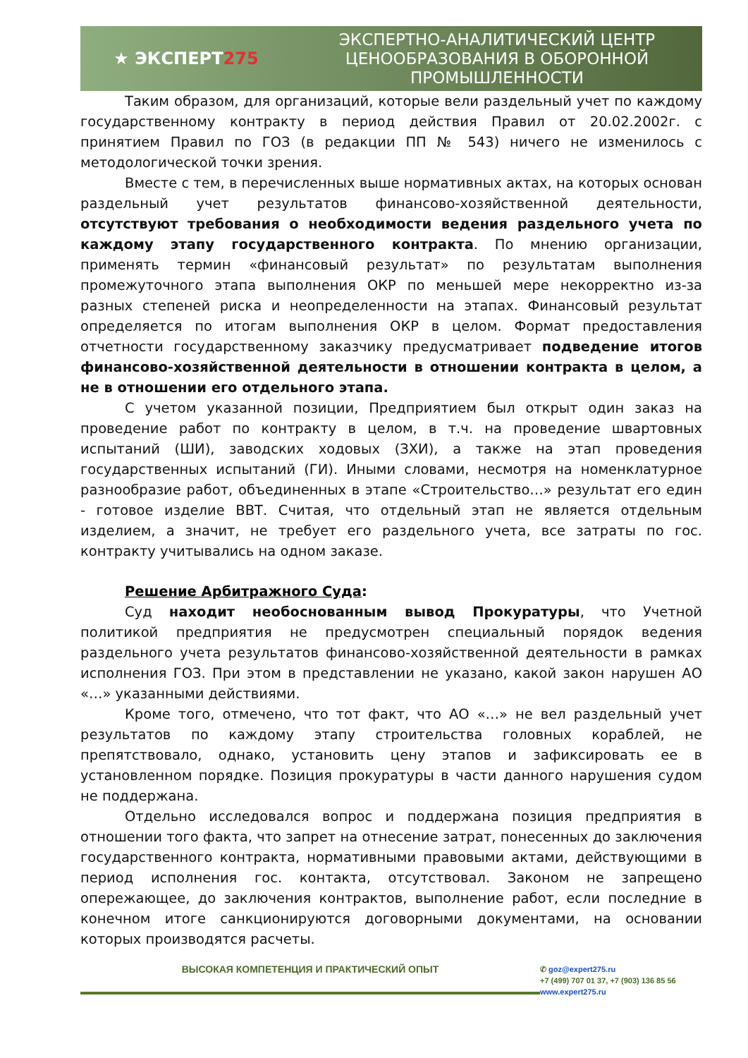★ ЭКСПЕРТ 275
ЭКСПЕРТНО-АНАЛИТИЧЕСКИЙ ЦЕНТР ЦЕНООБРАЗОВАНИЯ В ОБОРОННОЙ ПРОМЫШЛЕННОСТИ
Таким образом, для организаций, которые вели раздельный учет по каждому государственному контракту в период действия Правил от 20.02.2002г. с принятием Правил по ГОЗ (в редакции ПП № 543) ничего не изменилось с методологической точки зрения.
Вместе с тем, в перечисленных выше нормативных актах, на которых основан раздельный учет результатов финансово-хозяйственной деятельности, отсутствуют требования о необходимости ведения раздельного учета по каждому этапу государственного контракта. По мнению организации, применять термин «финансовый результат» по результатам выполнения промежуточного этапа выполнения ОКР по меньшей мере некорректно из-за разных степеней риска и неопределенности на этапах. Финансовый результат определяется по итогам выполнения ОКР в целом. Формат предоставления отчетности государственному заказчику предусматривает подведение итогов финансово-хозяйственной деятельности в отношении контракта в целом, а не в отношении его отдельного этапа.
С учетом указанной позиции, Предприятием был открыт один заказ на проведение работ по контракту в целом, в т.ч. на проведение швартовных испытаний (ШИ), заводских ходовых (ЗХИ), а также на этап проведения государственных испытаний (ГИ). Иными словами, несмотря на номенклатурное разнообразие работ, объединенных в этапе «Строительство…» результат его един - готовое изделие ВВТ. Считая, что отдельный этап не является отдельным изделием, а значит, не требует его раздельного учета, все затраты по гос. контракту учитывались на одном заказе.
Решение Арбитражного Суда:
Суд находит необоснованным вывод Прокуратуры, что Учетной политикой предприятия не предусмотрен специальный порядок ведения раздельного учета результатов финансово-хозяйственной деятельности в рамках исполнения ГОЗ. При этом в представлении не указано, какой закон нарушен АО «…» указанными действиями.
Кроме того, отмечено, что тот факт, что АО «…» не вел раздельный учет результатов по каждому этапу строительства головных кораблей, не препятствовало, однако, установить цену этапов и зафиксировать ее в установленном порядке. Позиция прокуратуры в части данного нарушения судом не поддержана.
Отдельно исследовался вопрос и поддержана позиция предприятия в отношении того факта, что запрет на отнесение затрат, понесенных до заключения государственного контракта, нормативными правовыми актами, действующими в период исполнения гос. контакта, отсутствовал. Законом не запрещено опережающее, до заключения контрактов, выполнение работ, если последние в конечном итоге санкционируются договорными документами, на основании которых производятся расчеты.
ВЫСОКАЯ КОМПЕТЕНЦИЯ И ПРАКТИЧЕСКИЙ ОПЫТ
✆ goz@expert275.ru
+7 (499) 707 01 37, +7 (903) 136 85 56
www.expert275.ru